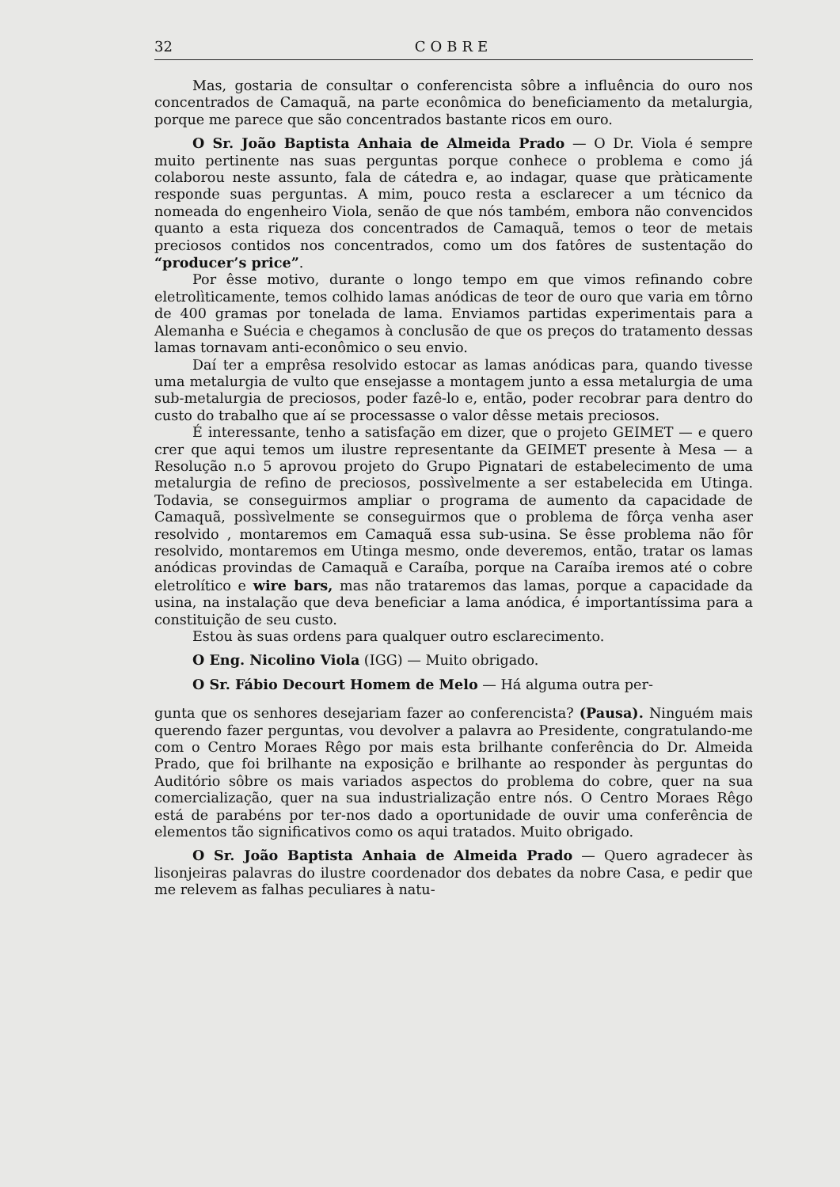32 COBRE
Mas, gostaria de consultar o conferencista sôbre a influência do ouro nos concentrados de Camaquã, na parte econômica do beneficiamento da metalurgia, porque me parece que são concentrados bastante ricos em ouro.
O Sr. João Baptista Anhaia de Almeida Prado — O Dr. Viola é sempre muito pertinente nas suas perguntas porque conhece o problema e como já colaborou neste assunto, fala de cátedra e, ao indagar, quase que pràticamente responde suas perguntas. A mim, pouco resta a esclarecer a um técnico da nomeada do engenheiro Viola, senão de que nós também, embora não convencidos quanto a esta riqueza dos concentrados de Camaquã, temos o teor de metais preciosos contidos nos concentrados, como um dos fatôres de sustentação do “producer’s price”.
Por êsse motivo, durante o longo tempo em que vimos refinando cobre eletrolìticamente, temos colhido lamas anódicas de teor de ouro que varia em tôrno de 400 gramas por tonelada de lama. Enviamos partidas experimentais para a Alemanha e Suécia e chegamos à conclusão de que os preços do tratamento dessas lamas tornavam anti-econômico o seu envio.
Daí ter a emprêsa resolvido estocar as lamas anódicas para, quando tivesse uma metalurgia de vulto que ensejasse a montagem junto a essa metalurgia de uma sub-metalurgia de preciosos, poder fazê-lo e, então, poder recobrar para dentro do custo do trabalho que aí se processasse o valor dêsse metais preciosos.
É interessante, tenho a satisfação em dizer, que o projeto GEIMET — e quero crer que aqui temos um ilustre representante da GEIMET presente à Mesa — a Resolução n.o 5 aprovou projeto do Grupo Pignatari de estabelecimento de uma metalurgia de refino de preciosos, possìvelmente a ser estabelecida em Utinga. Todavia, se conseguirmos ampliar o programa de aumento da capacidade de Camaquã, possìvelmente se conseguirmos que o problema de fôrça venha aser resolvido , montaremos em Camaquã essa sub-usina. Se êsse problema não fôr resolvido, montaremos em Utinga mesmo, onde deveremos, então, tratar os lamas anódicas provindas de Camaquã e Caraíba, porque na Caraíba iremos até o cobre eletrolítico e wire bars, mas não trataremos das lamas, porque a capacidade da usina, na instalação que deva beneficiar a lama anódica, é importantíssima para a constituição de seu custo.
Estou às suas ordens para qualquer outro esclarecimento.
O Eng. Nicolino Viola (IGG) — Muito obrigado.
O Sr. Fábio Decourt Homem de Melo — Há alguma outra per-
gunta que os senhores desejariam fazer ao conferencista? (Pausa). Ninguém mais querendo fazer perguntas, vou devolver a palavra ao Presidente, congratulando-me com o Centro Moraes Rêgo por mais esta brilhante conferência do Dr. Almeida Prado, que foi brilhante na exposição e brilhante ao responder às perguntas do Auditório sôbre os mais variados aspectos do problema do cobre, quer na sua comercialização, quer na sua industrialização entre nós. O Centro Moraes Rêgo está de parabéns por ter-nos dado a oportunidade de ouvir uma conferência de elementos tão significativos como os aqui tratados. Muito obrigado.
O Sr. João Baptista Anhaia de Almeida Prado — Quero agradecer às lisonjeiras palavras do ilustre coordenador dos debates da nobre Casa, e pedir que me relevem as falhas peculiares à natu-